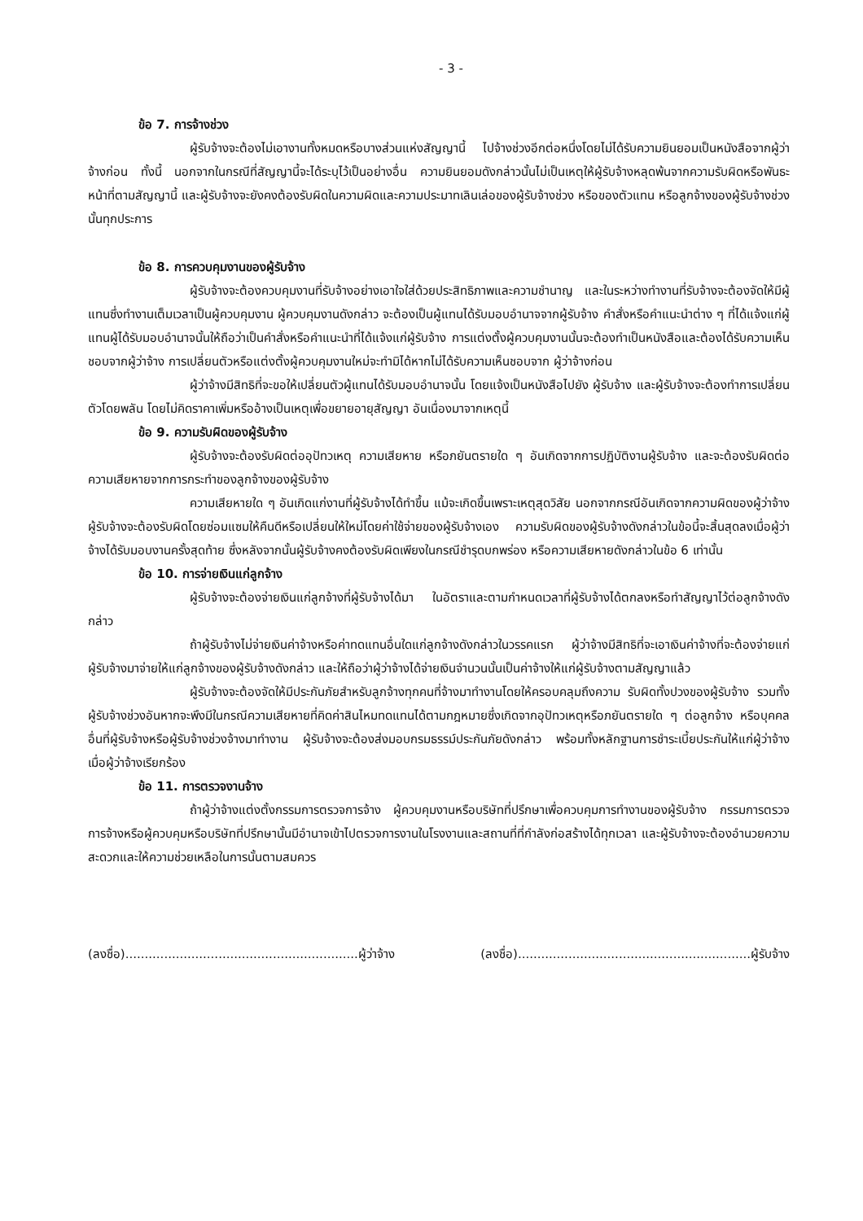- 3 -
ข้อ 7. การจ้างช่วง
ผู้รับจ้างจะต้องไม่เอางานทั้งหมดหรือบางส่วนแห่งสัญญานี้ ไปจ้างช่วงอีกต่อหนึ่งโดยไม่ได้รับความยินยอมเป็นหนังสือจากผู้ว่าจ้างก่อน ทั้งนี้ นอกจากในกรณีที่สัญญานี้จะได้ระบุไว้เป็นอย่างอื่น ความยินยอมดังกล่าวนั้นไม่เป็นเหตุให้ผู้รับจ้างหลุดพ้นจากความรับผิดหรือพันธะหน้าที่ตามสัญญานี้ และผู้รับจ้างจะยังคงต้องรับผิดในความผิดและความประมาทเลินเล่อของผู้รับจ้างช่วง หรือของตัวแทน หรือลูกจ้างของผู้รับจ้างช่วงนั้นทุกประการ
ข้อ 8. การควบคุมงานของผู้รับจ้าง
ผู้รับจ้างจะต้องควบคุมงานที่รับจ้างอย่างเอาใจใส่ด้วยประสิทธิภาพและความชำนาญ และในระหว่างทำงานที่รับจ้างจะต้องจัดให้มีผู้แทนซึ่งทำงานเต็มเวลาเป็นผู้ควบคุมงาน ผู้ควบคุมงานดังกล่าว จะต้องเป็นผู้แทนได้รับมอบอำนาจจากผู้รับจ้าง คำสั่งหรือคำแนะนำต่าง ๆ ที่ได้แจ้งแก่ผู้แทนผู้ได้รับมอบอำนาจนั้นให้ถือว่าเป็นคำสั่งหรือคำแนะนำที่ได้แจ้งแก่ผู้รับจ้าง การแต่งตั้งผู้ควบคุมงานนั้นจะต้องทำเป็นหนังสือและต้องได้รับความเห็นชอบจากผู้ว่าจ้าง การเปลี่ยนตัวหรือแต่งตั้งผู้ควบคุมงานใหม่จะทำมิได้หากไม่ได้รับความเห็นชอบจาก ผู้ว่าจ้างก่อน
ผู้ว่าจ้างมีสิทธิที่จะขอให้เปลี่ยนตัวผู้แทนได้รับมอบอำนาจนั้น โดยแจ้งเป็นหนังสือไปยัง ผู้รับจ้าง และผู้รับจ้างจะต้องทำการเปลี่ยนตัวโดยพลัน โดยไม่คิดราคาเพิ่มหรืออ้างเป็นเหตุเพื่อขยายอายุสัญญา อันเนื่องมาจากเหตุนี้
ข้อ 9. ความรับผิดของผู้รับจ้าง
ผู้รับจ้างจะต้องรับผิดต่ออุปัทวเหตุ ความเสียหาย หรือภยันตรายใด ๆ อันเกิดจากการปฏิบัติงานผู้รับจ้าง และจะต้องรับผิดต่อความเสียหายจากการกระทำของลูกจ้างของผู้รับจ้าง
ความเสียหายใด ๆ อันเกิดแก่งานที่ผู้รับจ้างได้ทำขึ้น แม้จะเกิดขึ้นเพราะเหตุสุดวิสัย นอกจากกรณีอันเกิดจากความผิดของผู้ว่าจ้าง ผู้รับจ้างจะต้องรับผิดโดยซ่อมแซมให้คืนดีหรือเปลี่ยนให้ใหม่โดยค่าใช้จ่ายของผู้รับจ้างเอง ความรับผิดของผู้รับจ้างดังกล่าวในข้อนี้จะสิ้นสุดลงเมื่อผู้ว่าจ้างได้รับมอบงานครั้งสุดท้าย ซึ่งหลังจากนั้นผู้รับจ้างคงต้องรับผิดเพียงในกรณีชำรุดบกพร่อง หรือความเสียหายดังกล่าวในข้อ 6 เท่านั้น
ข้อ 10. การจ่ายเงินแก่ลูกจ้าง
ผู้รับจ้างจะต้องจ่ายเงินแก่ลูกจ้างที่ผู้รับจ้างได้มา ในอัตราและตามกำหนดเวลาที่ผู้รับจ้างได้ตกลงหรือทำสัญญาไว้ต่อลูกจ้างดังกล่าว
ถ้าผู้รับจ้างไม่จ่ายเงินค่าจ้างหรือค่าทดแทนอื่นใดแก่ลูกจ้างดังกล่าวในวรรคแรก ผู้ว่าจ้างมีสิทธิที่จะเอาเงินค่าจ้างที่จะต้องจ่ายแก่ผู้รับจ้างมาจ่ายให้แก่ลูกจ้างของผู้รับจ้างดังกล่าว และให้ถือว่าผู้ว่าจ้างได้จ่ายเงินจำนวนนั้นเป็นค่าจ้างให้แก่ผู้รับจ้างตามสัญญาแล้ว
ผู้รับจ้างจะต้องจัดให้มีประกันภัยสำหรับลูกจ้างทุกคนที่จ้างมาทำงานโดยให้ครอบคลุมถึงความ รับผิดทั้งปวงของผู้รับจ้าง รวมทั้งผู้รับจ้างช่วงอันหากจะพึงมีในกรณีความเสียหายที่คิดค่าสินไหมทดแทนได้ตามกฎหมายซึ่งเกิดจากอุปัทวเหตุหรือภยันตรายใด ๆ ต่อลูกจ้าง หรือบุคคลอื่นที่ผู้รับจ้างหรือผู้รับจ้างช่วงจ้างมาทำงาน ผู้รับจ้างจะต้องส่งมอบกรมธรรม์ประกันภัยดังกล่าว พร้อมทั้งหลักฐานการชำระเบี้ยประกันให้แก่ผู้ว่าจ้าง เมื่อผู้ว่าจ้างเรียกร้อง
ข้อ 11. การตรวจงานจ้าง
ถ้าผู้ว่าจ้างแต่งตั้งกรรมการตรวจการจ้าง ผู้ควบคุมงานหรือบริษัทที่ปรึกษาเพื่อควบคุมการทำงานของผู้รับจ้าง กรรมการตรวจการจ้างหรือผู้ควบคุมหรือบริษัทที่ปรึกษานั้นมีอำนาจเข้าไปตรวจการงานในโรงงานและสถานที่ที่กำลังก่อสร้างได้ทุกเวลา และผู้รับจ้างจะต้องอำนวยความสะดวกและให้ความช่วยเหลือในการนั้นตามสมควร
(ลงชื่อ)............................................................ผู้ว่าจ้าง (ลงชื่อ)............................................................ผู้รับจ้าง